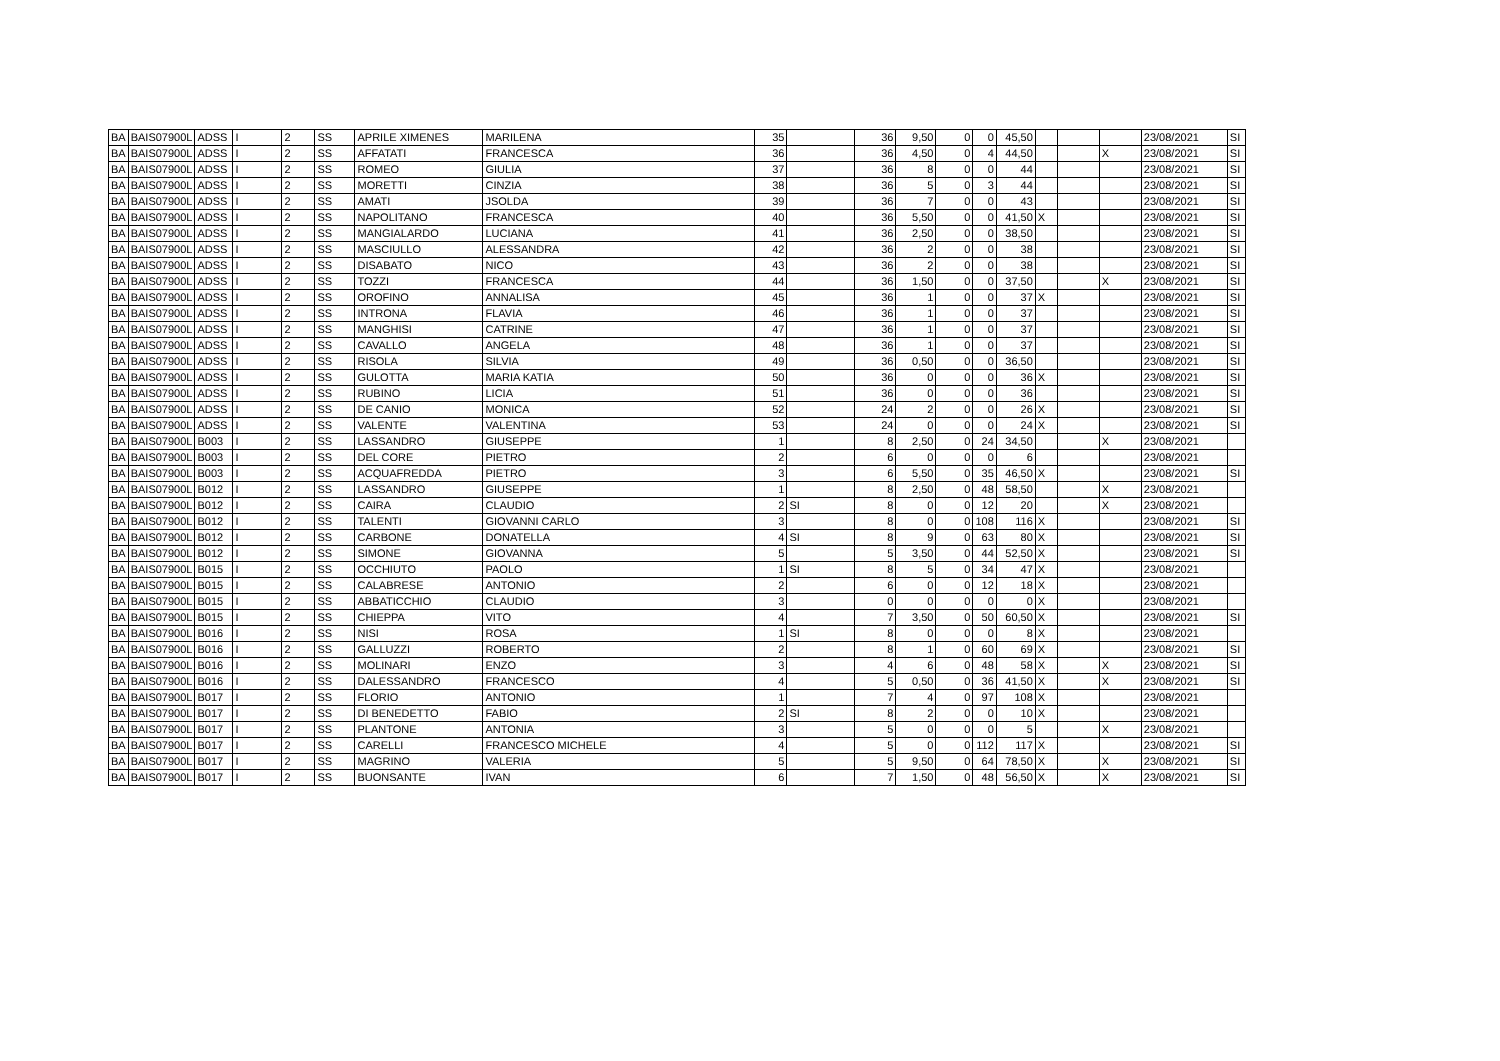| BA | BAIS07900L | ADSS | I | 2 | SS | APRILE XIMENES | MARILENA | 35 | | 36 | 9,50 | 0 | 0 | 45,50 | | | | 23/08/2021 | SI |
| BA | BAIS07900L | ADSS | I | 2 | SS | AFFATATI | FRANCESCA | 36 | | 36 | 4,50 | 0 | 4 | 44,50 | | | X | 23/08/2021 | SI |
| BA | BAIS07900L | ADSS | I | 2 | SS | ROMEO | GIULIA | 37 | | 36 | 8 | 0 | 0 | 44 | | | | 23/08/2021 | SI |
| BA | BAIS07900L | ADSS | I | 2 | SS | MORETTI | CINZIA | 38 | | 36 | 5 | 0 | 3 | 44 | | | | 23/08/2021 | SI |
| BA | BAIS07900L | ADSS | I | 2 | SS | AMATI | JSOLDA | 39 | | 36 | 7 | 0 | 0 | 43 | | | | 23/08/2021 | SI |
| BA | BAIS07900L | ADSS | I | 2 | SS | NAPOLITANO | FRANCESCA | 40 | | 36 | 5,50 | 0 | 0 | 41,50 | X | | | 23/08/2021 | SI |
| BA | BAIS07900L | ADSS | I | 2 | SS | MANGIALARDO | LUCIANA | 41 | | 36 | 2,50 | 0 | 0 | 38,50 | | | | 23/08/2021 | SI |
| BA | BAIS07900L | ADSS | I | 2 | SS | MASCIULLO | ALESSANDRA | 42 | | 36 | 2 | 0 | 0 | 38 | | | | 23/08/2021 | SI |
| BA | BAIS07900L | ADSS | I | 2 | SS | DISABATO | NICO | 43 | | 36 | 2 | 0 | 0 | 38 | | | | 23/08/2021 | SI |
| BA | BAIS07900L | ADSS | I | 2 | SS | TOZZI | FRANCESCA | 44 | | 36 | 1,50 | 0 | 0 | 37,50 | | | X | 23/08/2021 | SI |
| BA | BAIS07900L | ADSS | I | 2 | SS | OROFINO | ANNALISA | 45 | | 36 | 1 | 0 | 0 | 37 | X | | | 23/08/2021 | SI |
| BA | BAIS07900L | ADSS | I | 2 | SS | INTRONA | FLAVIA | 46 | | 36 | 1 | 0 | 0 | 37 | | | | 23/08/2021 | SI |
| BA | BAIS07900L | ADSS | I | 2 | SS | MANGHISI | CATRINE | 47 | | 36 | 1 | 0 | 0 | 37 | | | | 23/08/2021 | SI |
| BA | BAIS07900L | ADSS | I | 2 | SS | CAVALLO | ANGELA | 48 | | 36 | 1 | 0 | 0 | 37 | | | | 23/08/2021 | SI |
| BA | BAIS07900L | ADSS | I | 2 | SS | RISOLA | SILVIA | 49 | | 36 | 0,50 | 0 | 0 | 36,50 | | | | 23/08/2021 | SI |
| BA | BAIS07900L | ADSS | I | 2 | SS | GULOTTA | MARIA KATIA | 50 | | 36 | 0 | 0 | 0 | 36 | X | | | 23/08/2021 | SI |
| BA | BAIS07900L | ADSS | I | 2 | SS | RUBINO | LICIA | 51 | | 36 | 0 | 0 | 0 | 36 | | | | 23/08/2021 | SI |
| BA | BAIS07900L | ADSS | I | 2 | SS | DE CANIO | MONICA | 52 | | 24 | 2 | 0 | 0 | 26 | X | | | 23/08/2021 | SI |
| BA | BAIS07900L | ADSS | I | 2 | SS | VALENTE | VALENTINA | 53 | | 24 | 0 | 0 | 0 | 24 | X | | | 23/08/2021 | SI |
| BA | BAIS07900L | B003 | I | 2 | SS | LASSANDRO | GIUSEPPE | 1 | | 8 | 2,50 | 0 | 24 | 34,50 | | | X | 23/08/2021 | |
| BA | BAIS07900L | B003 | I | 2 | SS | DEL CORE | PIETRO | 2 | | 6 | 0 | 0 | 0 | 6 | | | | 23/08/2021 | |
| BA | BAIS07900L | B003 | I | 2 | SS | ACQUAFREDDA | PIETRO | 3 | | 6 | 5,50 | 0 | 35 | 46,50 | X | | | 23/08/2021 | SI |
| BA | BAIS07900L | B012 | I | 2 | SS | LASSANDRO | GIUSEPPE | 1 | | 8 | 2,50 | 0 | 48 | 58,50 | | | X | 23/08/2021 | |
| BA | BAIS07900L | B012 | I | 2 | SS | CAIRA | CLAUDIO | 2 | SI | 8 | 0 | 0 | 12 | 20 | | | X | 23/08/2021 | |
| BA | BAIS07900L | B012 | I | 2 | SS | TALENTI | GIOVANNI CARLO | 3 | | 8 | 0 | 0 | 108 | 116 | X | | | 23/08/2021 | SI |
| BA | BAIS07900L | B012 | I | 2 | SS | CARBONE | DONATELLA | 4 | SI | 8 | 9 | 0 | 63 | 80 | X | | | 23/08/2021 | SI |
| BA | BAIS07900L | B012 | I | 2 | SS | SIMONE | GIOVANNA | 5 | | 5 | 3,50 | 0 | 44 | 52,50 | X | | | 23/08/2021 | SI |
| BA | BAIS07900L | B015 | I | 2 | SS | OCCHIUTO | PAOLO | 1 | SI | 8 | 5 | 0 | 34 | 47 | X | | | 23/08/2021 | |
| BA | BAIS07900L | B015 | I | 2 | SS | CALABRESE | ANTONIO | 2 | | 6 | 0 | 0 | 12 | 18 | X | | | 23/08/2021 | |
| BA | BAIS07900L | B015 | I | 2 | SS | ABBATICCHIO | CLAUDIO | 3 | | 0 | 0 | 0 | 0 | 0 | X | | | 23/08/2021 | |
| BA | BAIS07900L | B015 | I | 2 | SS | CHIEPPA | VITO | 4 | | 7 | 3,50 | 0 | 50 | 60,50 | X | | | 23/08/2021 | SI |
| BA | BAIS07900L | B016 | I | 2 | SS | NISI | ROSA | 1 | SI | 8 | 0 | 0 | 0 | 8 | X | | | 23/08/2021 | |
| BA | BAIS07900L | B016 | I | 2 | SS | GALLUZZI | ROBERTO | 2 | | 8 | 1 | 0 | 60 | 69 | X | | | 23/08/2021 | SI |
| BA | BAIS07900L | B016 | I | 2 | SS | MOLINARI | ENZO | 3 | | 4 | 6 | 0 | 48 | 58 | X | | X | 23/08/2021 | SI |
| BA | BAIS07900L | B016 | I | 2 | SS | DALESSANDRO | FRANCESCO | 4 | | 5 | 0,50 | 0 | 36 | 41,50 | X | | X | 23/08/2021 | SI |
| BA | BAIS07900L | B017 | I | 2 | SS | FLORIO | ANTONIO | 1 | | 7 | 4 | 0 | 97 | 108 | X | | | 23/08/2021 | |
| BA | BAIS07900L | B017 | I | 2 | SS | DI BENEDETTO | FABIO | 2 | SI | 8 | 2 | 0 | 0 | 10 | X | | | 23/08/2021 | |
| BA | BAIS07900L | B017 | I | 2 | SS | PLANTONE | ANTONIA | 3 | | 5 | 0 | 0 | 0 | 5 | | | X | 23/08/2021 | |
| BA | BAIS07900L | B017 | I | 2 | SS | CARELLI | FRANCESCO MICHELE | 4 | | 5 | 0 | 0 | 112 | 117 | X | | | 23/08/2021 | SI |
| BA | BAIS07900L | B017 | I | 2 | SS | MAGRINO | VALERIA | 5 | | 5 | 9,50 | 0 | 64 | 78,50 | X | | X | 23/08/2021 | SI |
| BA | BAIS07900L | B017 | I | 2 | SS | BUONSANTE | IVAN | 6 | | 7 | 1,50 | 0 | 48 | 56,50 | X | | X | 23/08/2021 | SI |